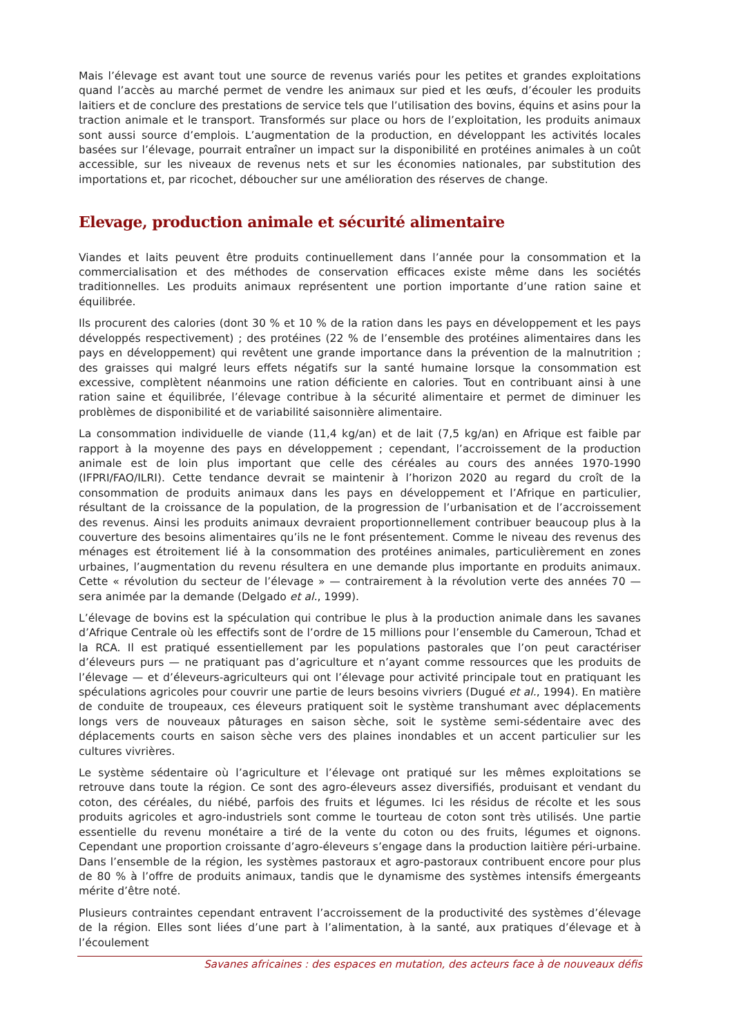Mais l’élevage est avant tout une source de revenus variés pour les petites et grandes exploitations quand l’accès au marché permet de vendre les animaux sur pied et les œufs, d’écouler les produits laitiers et de conclure des prestations de service tels que l’utilisation des bovins, équins et asins pour la traction animale et le transport. Transformés sur place ou hors de l’exploitation, les produits animaux sont aussi source d’emplois. L’augmentation de la production, en développant les activités locales basées sur l’élevage, pourrait entraîner un impact sur la disponibilité en protéines animales à un coût accessible, sur les niveaux de revenus nets et sur les économies nationales, par substitution des importations et, par ricochet, déboucher sur une amélioration des réserves de change.
Elevage, production animale et sécurité alimentaire
Viandes et laits peuvent être produits continuellement dans l’année pour la consommation et la commercialisation et des méthodes de conservation efficaces existe même dans les sociétés traditionnelles. Les produits animaux représentent une portion importante d’une ration saine et équilibrée.
Ils procurent des calories (dont 30 % et 10 % de la ration dans les pays en développement et les pays développés respectivement) ; des protéines (22 % de l’ensemble des protéines alimentaires dans les pays en développement) qui revêtent une grande importance dans la prévention de la malnutrition ; des graisses qui malgré leurs effets négatifs sur la santé humaine lorsque la consommation est excessive, complètent néanmoins une ration déficiente en calories. Tout en contribuant ainsi à une ration saine et équilibrée, l’élevage contribue à la sécurité alimentaire et permet de diminuer les problèmes de disponibilité et de variabilité saisonnière alimentaire.
La consommation individuelle de viande (11,4 kg/an) et de lait (7,5 kg/an) en Afrique est faible par rapport à la moyenne des pays en développement ; cependant, l’accroissement de la production animale est de loin plus important que celle des céréales au cours des années 1970-1990 (IFPRI/FAO/ILRI). Cette tendance devrait se maintenir à l’horizon 2020 au regard du croît de la consommation de produits animaux dans les pays en développement et l’Afrique en particulier, résultant de la croissance de la population, de la progression de l’urbanisation et de l’accroissement des revenus. Ainsi les produits animaux devraient proportionnellement contribuer beaucoup plus à la couverture des besoins alimentaires qu’ils ne le font présentement. Comme le niveau des revenus des ménages est étroitement lié à la consommation des protéines animales, particulièrement en zones urbaines, l’augmentation du revenu résultera en une demande plus importante en produits animaux. Cette « révolution du secteur de l’élevage » — contrairement à la révolution verte des années 70 — sera animée par la demande (Delgado et al., 1999).
L’élevage de bovins est la spéculation qui contribue le plus à la production animale dans les savanes d’Afrique Centrale où les effectifs sont de l’ordre de 15 millions pour l’ensemble du Cameroun, Tchad et la RCA. Il est pratiqué essentiellement par les populations pastorales que l’on peut caractériser d’éleveurs purs — ne pratiquant pas d’agriculture et n’ayant comme ressources que les produits de l’élevage — et d’éleveurs-agriculteurs qui ont l’élevage pour activité principale tout en pratiquant les spéculations agricoles pour couvrir une partie de leurs besoins vivriers (Dugué et al., 1994). En matière de conduite de troupeaux, ces éleveurs pratiquent soit le système transhumant avec déplacements longs vers de nouveaux pâturages en saison sèche, soit le système semi-sédentaire avec des déplacements courts en saison sèche vers des plaines inondables et un accent particulier sur les cultures vivrières.
Le système sédentaire où l’agriculture et l’élevage ont pratiqué sur les mêmes exploitations se retrouve dans toute la région. Ce sont des agro-éleveurs assez diversifiés, produisant et vendant du coton, des céréales, du niébé, parfois des fruits et légumes. Ici les résidus de récolte et les sous produits agricoles et agro-industriels sont comme le tourteau de coton sont très utilisés. Une partie essentielle du revenu monétaire a tiré de la vente du coton ou des fruits, légumes et oignons. Cependant une proportion croissante d’agro-éleveurs s’engage dans la production laitière péri-urbaine. Dans l’ensemble de la région, les systèmes pastoraux et agro-pastoraux contribuent encore pour plus de 80 % à l’offre de produits animaux, tandis que le dynamisme des systèmes intensifs émergeants mérite d’être noté.
Plusieurs contraintes cependant entravent l’accroissement de la productivité des systèmes d’élevage de la région. Elles sont liées d’une part à l’alimentation, à la santé, aux pratiques d’élevage et à l’écoulement
Savanes africaines : des espaces en mutation, des acteurs face à de nouveaux défis